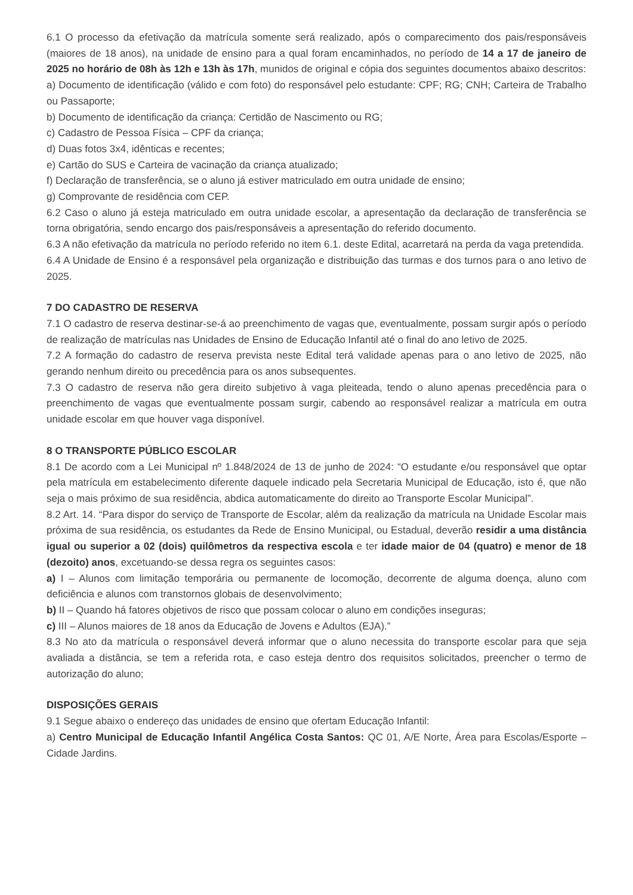6.1 O processo da efetivação da matrícula somente será realizado, após o comparecimento dos pais/responsáveis (maiores de 18 anos), na unidade de ensino para a qual foram encaminhados, no período de 14 a 17 de janeiro de 2025 no horário de 08h às 12h e 13h às 17h, munidos de original e cópia dos seguintes documentos abaixo descritos:
a) Documento de identificação (válido e com foto) do responsável pelo estudante: CPF; RG; CNH; Carteira de Trabalho ou Passaporte;
b) Documento de identificação da criança: Certidão de Nascimento ou RG;
c) Cadastro de Pessoa Física – CPF da criança;
d) Duas fotos 3x4, idênticas e recentes;
e) Cartão do SUS e Carteira de vacinação da criança atualizado;
f) Declaração de transferência, se o aluno já estiver matriculado em outra unidade de ensino;
g) Comprovante de residência com CEP.
6.2 Caso o aluno já esteja matriculado em outra unidade escolar, a apresentação da declaração de transferência se torna obrigatória, sendo encargo dos pais/responsáveis a apresentação do referido documento.
6.3 A não efetivação da matrícula no período referido no item 6.1. deste Edital, acarretará na perda da vaga pretendida.
6.4 A Unidade de Ensino é a responsável pela organização e distribuição das turmas e dos turnos para o ano letivo de 2025.
7 DO CADASTRO DE RESERVA
7.1 O cadastro de reserva destinar-se-á ao preenchimento de vagas que, eventualmente, possam surgir após o período de realização de matrículas nas Unidades de Ensino de Educação Infantil até o final do ano letivo de 2025.
7.2 A formação do cadastro de reserva prevista neste Edital terá validade apenas para o ano letivo de 2025, não gerando nenhum direito ou precedência para os anos subsequentes.
7.3 O cadastro de reserva não gera direito subjetivo à vaga pleiteada, tendo o aluno apenas precedência para o preenchimento de vagas que eventualmente possam surgir, cabendo ao responsável realizar a matrícula em outra unidade escolar em que houver vaga disponível.
8 O TRANSPORTE PÚBLICO ESCOLAR
8.1 De acordo com a Lei Municipal nº 1.848/2024 de 13 de junho de 2024: “O estudante e/ou responsável que optar pela matrícula em estabelecimento diferente daquele indicado pela Secretaria Municipal de Educação, isto é, que não seja o mais próximo de sua residência, abdica automaticamente do direito ao Transporte Escolar Municipal”.
8.2 Art. 14. “Para dispor do serviço de Transporte de Escolar, além da realização da matrícula na Unidade Escolar mais próxima de sua residência, os estudantes da Rede de Ensino Municipal, ou Estadual, deverão residir a uma distância igual ou superior a 02 (dois) quilômetros da respectiva escola e ter idade maior de 04 (quatro) e menor de 18 (dezoito) anos, excetuando-se dessa regra os seguintes casos:
a) I – Alunos com limitação temporária ou permanente de locomoção, decorrente de alguma doença, aluno com deficiência e alunos com transtornos globais de desenvolvimento;
b) II – Quando há fatores objetivos de risco que possam colocar o aluno em condições inseguras;
c) III – Alunos maiores de 18 anos da Educação de Jovens e Adultos (EJA).”
8.3 No ato da matrícula o responsável deverá informar que o aluno necessita do transporte escolar para que seja avaliada a distância, se tem a referida rota, e caso esteja dentro dos requisitos solicitados, preencher o termo de autorização do aluno;
DISPOSIÇÕES GERAIS
9.1 Segue abaixo o endereço das unidades de ensino que ofertam Educação Infantil:
a) Centro Municipal de Educação Infantil Angélica Costa Santos: QC 01, A/E Norte, Área para Escolas/Esporte – Cidade Jardins.